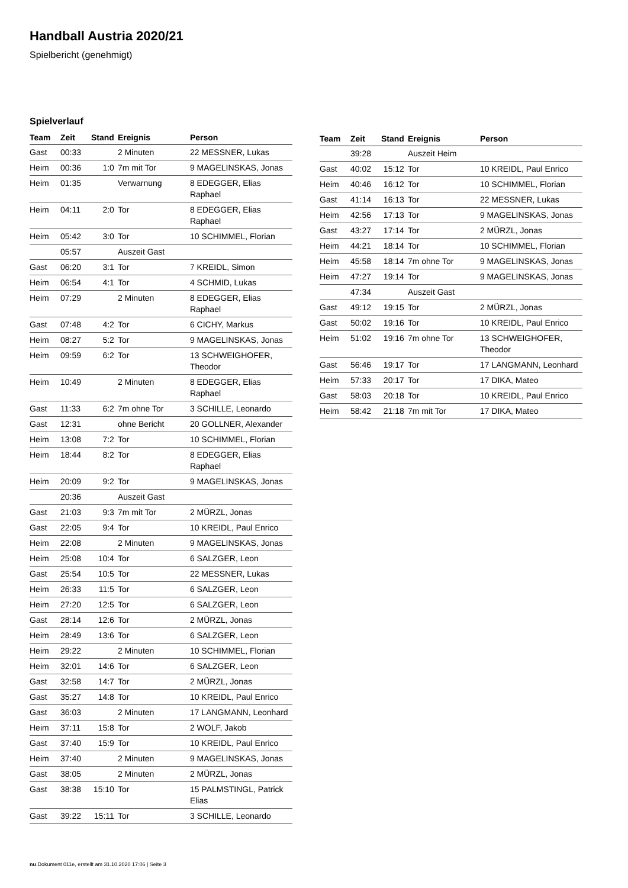Handball Austria 2020/21
Spielbericht (genehmigt)
Spielverlauf
| Team | Zeit | Stand | Ereignis | Person |
| --- | --- | --- | --- | --- |
| Gast | 00:33 | | 2 Minuten | 22 MESSNER, Lukas |
| Heim | 00:36 | 1:0 | 7m mit Tor | 9 MAGELINSKAS, Jonas |
| Heim | 01:35 | | Verwarnung | 8 EDEGGER, Elias Raphael |
| Heim | 04:11 | 2:0 | Tor | 8 EDEGGER, Elias Raphael |
| Heim | 05:42 | 3:0 | Tor | 10 SCHIMMEL, Florian |
| | 05:57 | | Auszeit Gast | |
| Gast | 06:20 | 3:1 | Tor | 7 KREIDL, Simon |
| Heim | 06:54 | 4:1 | Tor | 4 SCHMID, Lukas |
| Heim | 07:29 | | 2 Minuten | 8 EDEGGER, Elias Raphael |
| Gast | 07:48 | 4:2 | Tor | 6 CICHY, Markus |
| Heim | 08:27 | 5:2 | Tor | 9 MAGELINSKAS, Jonas |
| Heim | 09:59 | 6:2 | Tor | 13 SCHWEIGHOFER, Theodor |
| Heim | 10:49 | | 2 Minuten | 8 EDEGGER, Elias Raphael |
| Gast | 11:33 | 6:2 | 7m ohne Tor | 3 SCHILLE, Leonardo |
| Gast | 12:31 | | ohne Bericht | 20 GOLLNER, Alexander |
| Heim | 13:08 | 7:2 | Tor | 10 SCHIMMEL, Florian |
| Heim | 18:44 | 8:2 | Tor | 8 EDEGGER, Elias Raphael |
| Heim | 20:09 | 9:2 | Tor | 9 MAGELINSKAS, Jonas |
| | 20:36 | | Auszeit Gast | |
| Gast | 21:03 | 9:3 | 7m mit Tor | 2 MÜRZL, Jonas |
| Gast | 22:05 | 9:4 | Tor | 10 KREIDL, Paul Enrico |
| Heim | 22:08 | | 2 Minuten | 9 MAGELINSKAS, Jonas |
| Heim | 25:08 | 10:4 | Tor | 6 SALZGER, Leon |
| Gast | 25:54 | 10:5 | Tor | 22 MESSNER, Lukas |
| Heim | 26:33 | 11:5 | Tor | 6 SALZGER, Leon |
| Heim | 27:20 | 12:5 | Tor | 6 SALZGER, Leon |
| Gast | 28:14 | 12:6 | Tor | 2 MÜRZL, Jonas |
| Heim | 28:49 | 13:6 | Tor | 6 SALZGER, Leon |
| Heim | 29:22 | | 2 Minuten | 10 SCHIMMEL, Florian |
| Heim | 32:01 | 14:6 | Tor | 6 SALZGER, Leon |
| Gast | 32:58 | 14:7 | Tor | 2 MÜRZL, Jonas |
| Gast | 35:27 | 14:8 | Tor | 10 KREIDL, Paul Enrico |
| Gast | 36:03 | | 2 Minuten | 17 LANGMANN, Leonhard |
| Heim | 37:11 | 15:8 | Tor | 2 WOLF, Jakob |
| Gast | 37:40 | 15:9 | Tor | 10 KREIDL, Paul Enrico |
| Heim | 37:40 | | 2 Minuten | 9 MAGELINSKAS, Jonas |
| Gast | 38:05 | | 2 Minuten | 2 MÜRZL, Jonas |
| Gast | 38:38 | 15:10 | Tor | 15 PALMSTINGL, Patrick Elias |
| Gast | 39:22 | 15:11 | Tor | 3 SCHILLE, Leonardo |
| Team | Zeit | Stand | Ereignis | Person |
| --- | --- | --- | --- | --- |
| | 39:28 | | Auszeit Heim | |
| Gast | 40:02 | 15:12 | Tor | 10 KREIDL, Paul Enrico |
| Heim | 40:46 | 16:12 | Tor | 10 SCHIMMEL, Florian |
| Gast | 41:14 | 16:13 | Tor | 22 MESSNER, Lukas |
| Heim | 42:56 | 17:13 | Tor | 9 MAGELINSKAS, Jonas |
| Gast | 43:27 | 17:14 | Tor | 2 MÜRZL, Jonas |
| Heim | 44:21 | 18:14 | Tor | 10 SCHIMMEL, Florian |
| Heim | 45:58 | 18:14 | 7m ohne Tor | 9 MAGELINSKAS, Jonas |
| Heim | 47:27 | 19:14 | Tor | 9 MAGELINSKAS, Jonas |
| | 47:34 | | Auszeit Gast | |
| Gast | 49:12 | 19:15 | Tor | 2 MÜRZL, Jonas |
| Gast | 50:02 | 19:16 | Tor | 10 KREIDL, Paul Enrico |
| Heim | 51:02 | 19:16 | 7m ohne Tor | 13 SCHWEIGHOFER, Theodor |
| Gast | 56:46 | 19:17 | Tor | 17 LANGMANN, Leonhard |
| Heim | 57:33 | 20:17 | Tor | 17 DIKA, Mateo |
| Gast | 58:03 | 20:18 | Tor | 10 KREIDL, Paul Enrico |
| Heim | 58:42 | 21:18 | 7m mit Tor | 17 DIKA, Mateo |
nu.Dokument 011e, erstellt am 31.10.2020 17:06 | Seite 3